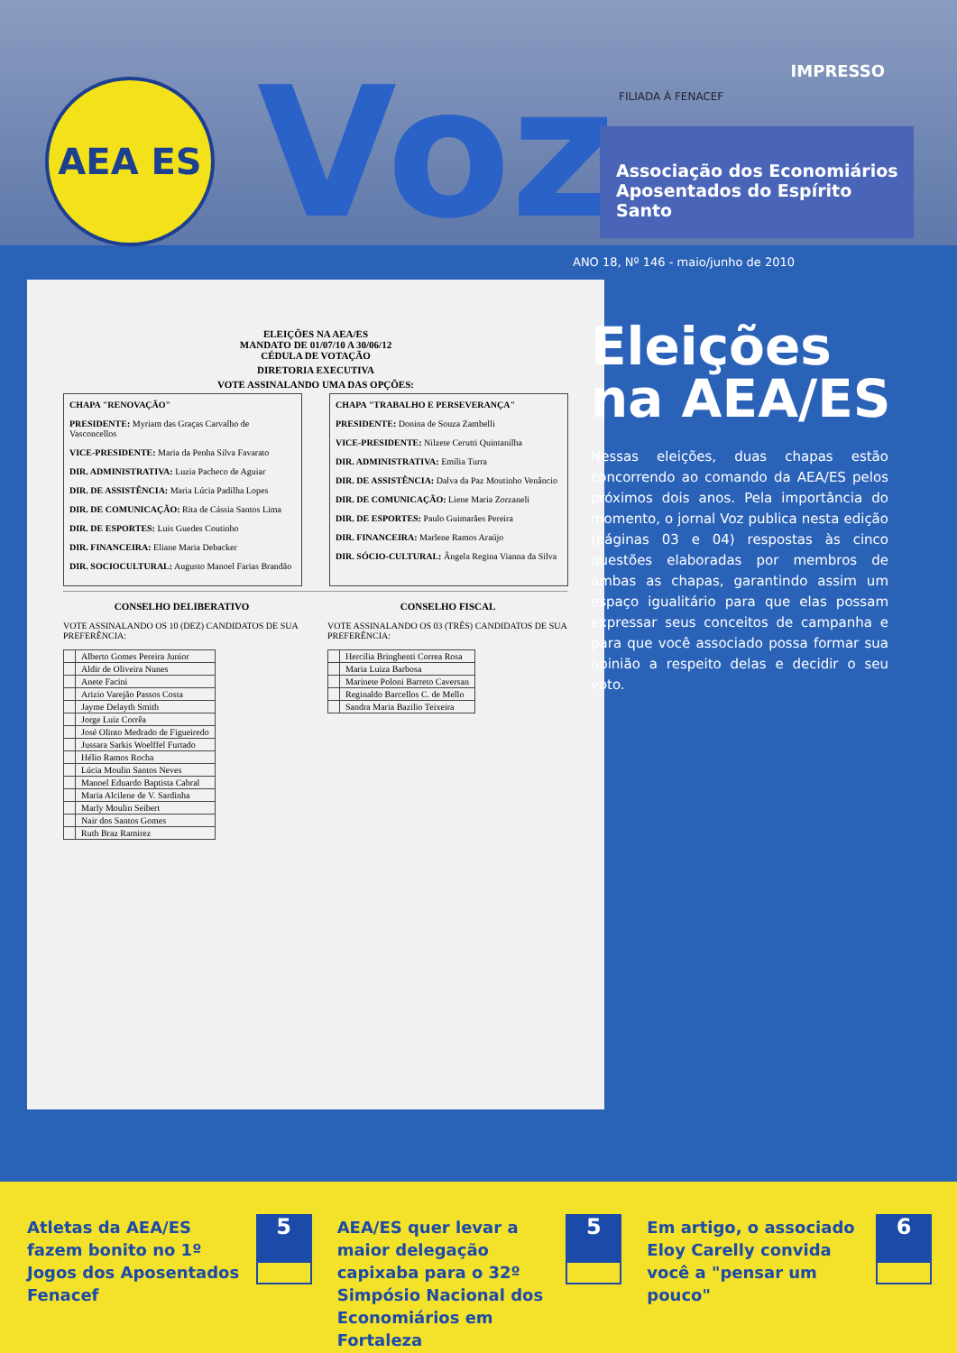AEA ES Voz IMPRESSO
FILIADA À FENACEF
Associação dos Economiários
Aposentados do Espírito Santo
ANO 18, Nº 146 - maio/junho de 2010
ELEIÇÕES NA AEA/ES
MANDATO DE 01/07/10 A 30/06/12
CÉDULA DE VOTAÇÃO
DIRETORIA EXECUTIVA
VOTE ASSINALANDO UMA DAS OPÇÕES:
CHAPA "RENOVAÇÃO"
PRESIDENTE: Myriam das Graças Carvalho de Vasconcellos
VICE-PRESIDENTE: Maria da Penha Silva Favarato
DIR. ADMINISTRATIVA: Luzia Pacheco de Aguiar
DIR. DE ASSISTÊNCIA: Maria Lúcia Padilha Lopes
DIR. DE COMUNICAÇÃO: Rita de Cássia Santos Lima
DIR. DE ESPORTES: Luis Guedes Coutinho
DIR. FINANCEIRA: Eliane Maria Debacker
DIR. SOCIOCULTURAL: Augusto Manoel Farias Brandão
CHAPA "TRABALHO E PERSEVERANÇA"
PRESIDENTE: Donina de Souza Zambelli
VICE-PRESIDENTE: Nilzete Cerutti Quintanilha
DIR. ADMINISTRATIVA: Emília Turra
DIR. DE ASSISTÊNCIA: Dalva da Paz Moutinho Venâncio
DIR. DE COMUNICAÇÃO: Liene Maria Zorzaneli
DIR. DE ESPORTES: Paulo Guimarães Pereira
DIR. FINANCEIRA: Marlene Ramos Araújo
DIR. SÓCIO-CULTURAL: Ângela Regina Vianna da Silva
CONSELHO DELIBERATIVO
VOTE ASSINALANDO OS 10 (DEZ) CANDIDATOS DE SUA PREFERÊNCIA:
| | Alberto Gomes Pereira Junior |
| | Aldir de Oliveira Nunes |
| | Anete Facini |
| | Arizio Varejão Passos Costa |
| | Jayme Delayth Smith |
| | Jorge Luiz Corrêa |
| | José Olinto Medrado de Figueiredo |
| | Jussara Sarkis Woelffel Furtado |
| | Hélio Ramos Rocha |
| | Lúcia Moulin Santos Neves |
| | Manoel Eduardo Baptista Cabral |
| | Maria Alcilene de V. Sardinha |
| | Marly Moulin Seibert |
| | Nair dos Santos Gomes |
| | Ruth Braz Ramirez |
CONSELHO FISCAL
VOTE ASSINALANDO OS 03 (TRÊS) CANDIDATOS DE SUA PREFERÊNCIA:
| | Hercilia Bringhenti Correa Rosa |
| | Maria Luiza Barbosa |
| | Marinete Poloni Barreto Caversan |
| | Reginaldo Barcellos C. de Mello |
| | Sandra Maria Bazilio Teixeira |
Eleições
na AEA/ES
Nessas eleições, duas chapas estão concorrendo ao comando da AEA/ES pelos próximos dois anos. Pela importância do momento, o jornal Voz publica nesta edição (páginas 03 e 04) respostas às cinco questões elaboradas por membros de ambas as chapas, garantindo assim um espaço igualitário para que elas possam expressar seus conceitos de campanha e para que você associado possa formar sua opinião a respeito delas e decidir o seu voto.
Atletas da AEA/ES fazem bonito no 1º Jogos dos Aposentados Fenacef 5
AEA/ES quer levar a maior delegação capixaba para o 32º Simpósio Nacional dos Economiários em Fortaleza 5
Em artigo, o associado Eloy Carelly convida você a "pensar um pouco" 6